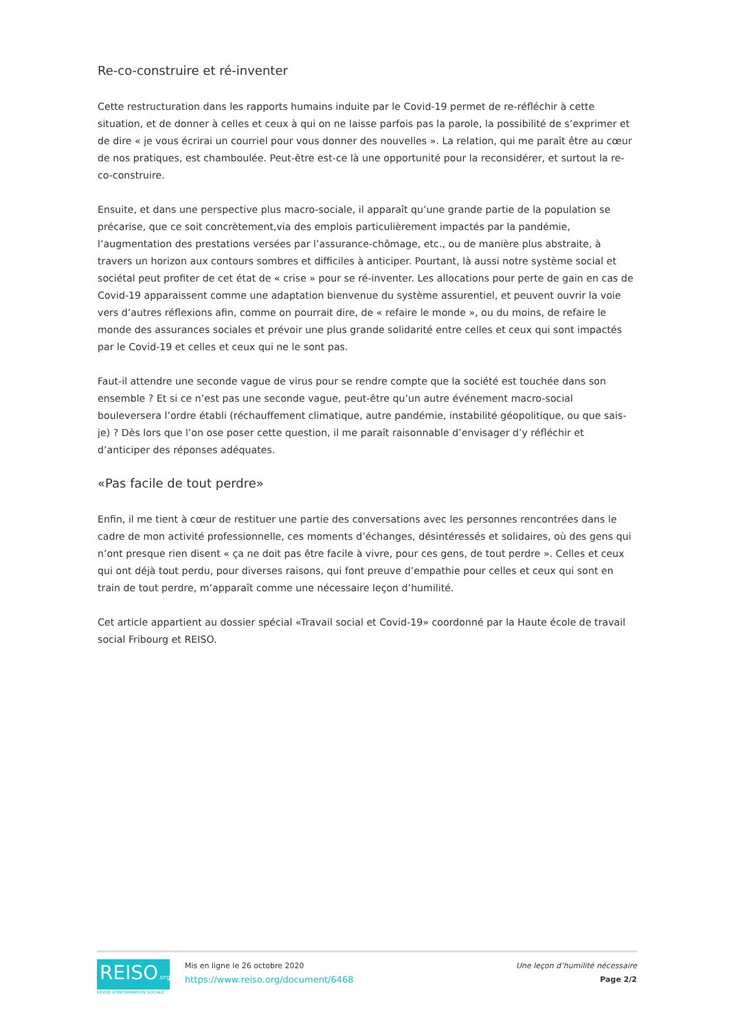Re-co-construire et ré-inventer
Cette restructuration dans les rapports humains induite par le Covid-19 permet de re-réfléchir à cette situation, et de donner à celles et ceux à qui on ne laisse parfois pas la parole, la possibilité de s’exprimer et de dire « je vous écrirai un courriel pour vous donner des nouvelles ». La relation, qui me paraît être au cœur de nos pratiques, est chamboulée. Peut-être est-ce là une opportunité pour la reconsidérer, et surtout la re-co-construire.
Ensuite, et dans une perspective plus macro-sociale, il apparaît qu’une grande partie de la population se précarise, que ce soit concrètement,via des emplois particulièrement impactés par la pandémie, l’augmentation des prestations versées par l’assurance-chômage, etc., ou de manière plus abstraite, à travers un horizon aux contours sombres et difficiles à anticiper. Pourtant, là aussi notre système social et sociétal peut profiter de cet état de « crise » pour se ré-inventer. Les allocations pour perte de gain en cas de Covid-19 apparaissent comme une adaptation bienvenue du système assurentiel, et peuvent ouvrir la voie vers d’autres réflexions afin, comme on pourrait dire, de « refaire le monde », ou du moins, de refaire le monde des assurances sociales et prévoir une plus grande solidarité entre celles et ceux qui sont impactés par le Covid-19 et celles et ceux qui ne le sont pas.
Faut-il attendre une seconde vague de virus pour se rendre compte que la société est touchée dans son ensemble ? Et si ce n’est pas une seconde vague, peut-être qu’un autre événement macro-social bouleversera l’ordre établi (réchauffement climatique, autre pandémie, instabilité géopolitique, ou que sais-je) ? Dès lors que l’on ose poser cette question, il me paraît raisonnable d’envisager d’y réfléchir et d’anticiper des réponses adéquates.
«Pas facile de tout perdre»
Enfin, il me tient à cœur de restituer une partie des conversations avec les personnes rencontrées dans le cadre de mon activité professionnelle, ces moments d’échanges, désintéressés et solidaires, où des gens qui n’ont presque rien disent « ça ne doit pas être facile à vivre, pour ces gens, de tout perdre ». Celles et ceux qui ont déjà tout perdu, pour diverses raisons, qui font preuve d’empathie pour celles et ceux qui sont en train de tout perdre, m’apparaît comme une nécessaire leçon d’humilité.
Cet article appartient au dossier spécial «Travail social et Covid-19» coordonné par la Haute école de travail social Fribourg et REISO.
REISO.org
REVUE D'INFORMATION SOCIALE
Mis en ligne le 26 octobre 2020
https://www.reiso.org/document/6468
Une leçon d’humilité nécessaire
Page 2/2